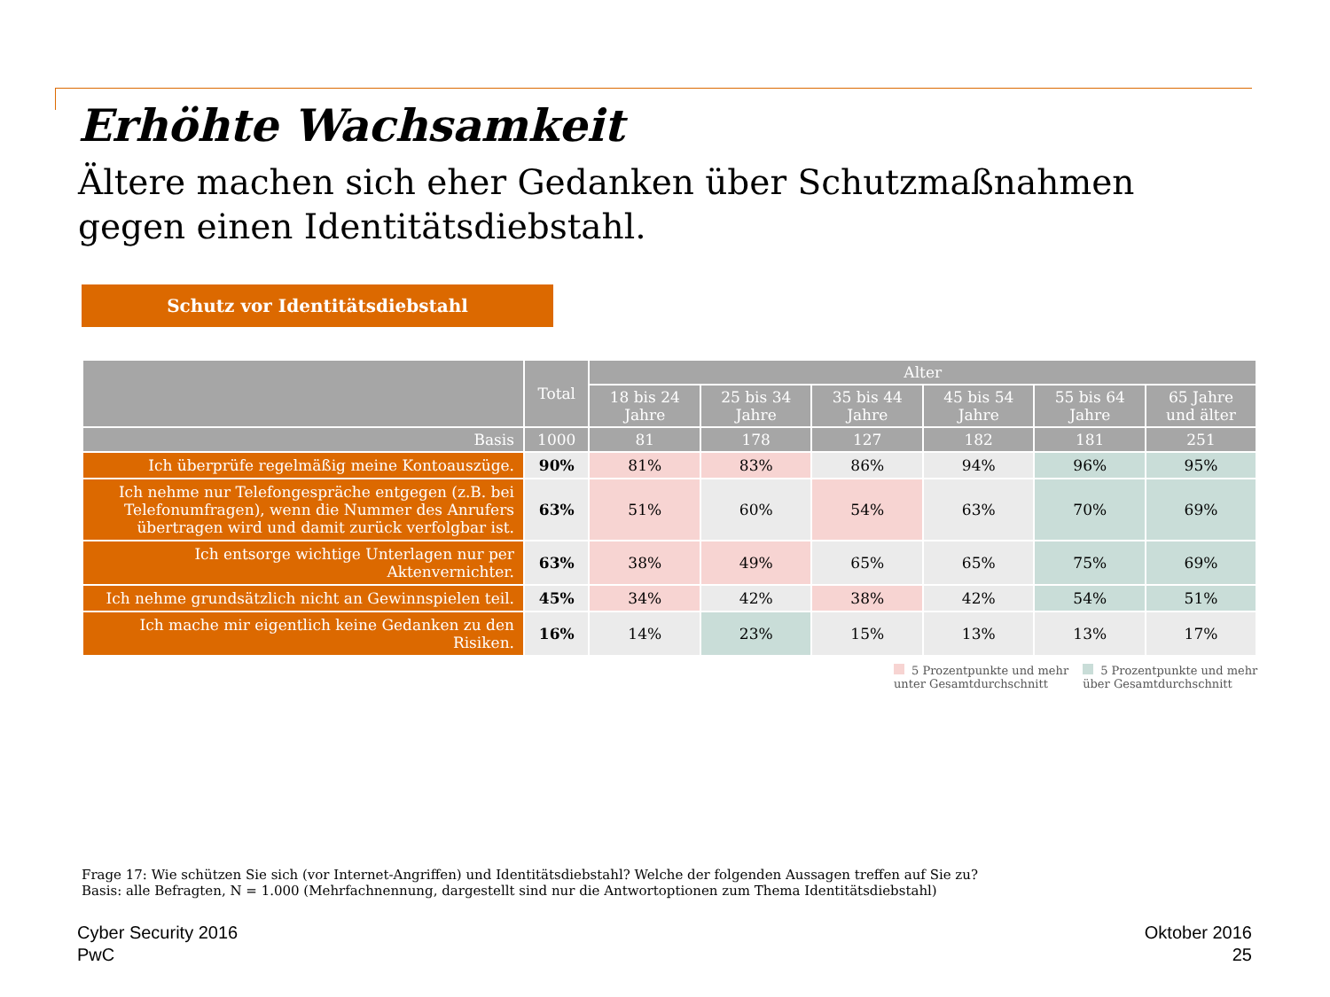Erhöhte Wachsamkeit
Ältere machen sich eher Gedanken über Schutzmaßnahmen gegen einen Identitätsdiebstahl.
Schutz vor Identitätsdiebstahl
| | Total | Alter | | | | | |
| --- | --- | --- | --- | --- | --- | --- | --- |
| | | 18 bis 24 Jahre | 25 bis 34 Jahre | 35 bis 44 Jahre | 45 bis 54 Jahre | 55 bis 64 Jahre | 65 Jahre und älter |
| Basis | 1000 | 81 | 178 | 127 | 182 | 181 | 251 |
| Ich überprüfe regelmäßig meine Kontoauszüge. | 90% | 81% | 83% | 86% | 94% | 96% | 95% |
| Ich nehme nur Telefongespräche entgegen (z.B. bei Telefonumfragen), wenn die Nummer des Anrufers übertragen wird und damit zurück verfolgbar ist. | 63% | 51% | 60% | 54% | 63% | 70% | 69% |
| Ich entsorge wichtige Unterlagen nur per Aktenvernichter. | 63% | 38% | 49% | 65% | 65% | 75% | 69% |
| Ich nehme grundsätzlich nicht an Gewinnspielen teil. | 45% | 34% | 42% | 38% | 42% | 54% | 51% |
| Ich mache mir eigentlich keine Gedanken zu den Risiken. | 16% | 14% | 23% | 15% | 13% | 13% | 17% |
5 Prozentpunkte und mehr
unter Gesamtdurchschnitt
5 Prozentpunkte und mehr
über Gesamtdurchschnitt
Frage 17: Wie schützen Sie sich (vor Internet-Angriffen) und Identitätsdiebstahl? Welche der folgenden Aussagen treffen auf Sie zu?
Basis: alle Befragten, N = 1.000 (Mehrfachnennung, dargestellt sind nur die Antwortoptionen zum Thema Identitätsdiebstahl)
Cyber Security 2016
PwC
Oktober 2016
25